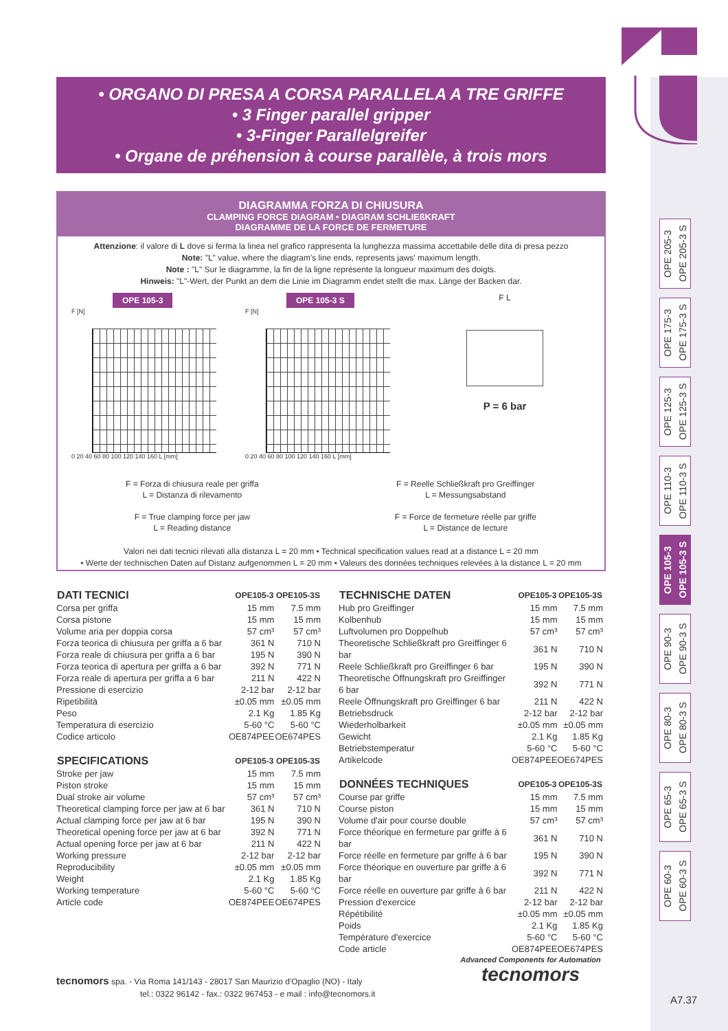• ORGANO DI PRESA A CORSA PARALLELA A TRE GRIFFE
• 3 Finger parallel gripper
• 3-Finger Parallelgreifer
• Organe de préhension à course parallèle, à trois mors
DIAGRAMMA FORZA DI CHIUSURA
CLAMPING FORCE DIAGRAM • DIAGRAM SCHLIEßKRAFT
DIAGRAMME DE LA FORCE DE FERMETURE
Attenzione: il valore di L dove si ferma la linea nel grafico rappresenta la lunghezza massima accettabile delle dita di presa pezzo
Note: "L" value, where the diagram's line ends, represents jaws' maximum length.
Note : "L" Sur le diagramme, la fin de la ligne représente la longueur maximum des doigts.
Hinweis: "L"-Wert, der Punkt an dem die Linie im Diagramm endet stellt die max. Länge der Backen dar.
OPE 105-3
F [N]
0 20 40 60 80 100 120 140 160 L [mm]
OPE 105-3 S
F [N]
0 20 40 60 80 100 120 140 160 L [mm]
F L
P = 6 bar
F = Forza di chiusura reale per griffa
L = Distanza di rilevamento
F = True clamping force per jaw
L = Reading distance
F = Reelle Schließkraft pro Greiffinger
L = Messungsabstand
F = Force de fermeture réelle par griffe
L = Distance de lecture
Valori nei dati tecnici rilevati alla distanza L = 20 mm • Technical specification values read at a distance L = 20 mm
• Werte der technischen Daten auf Distanz aufgenommen L = 20 mm • Valeurs des données techniques relevées à la distance L = 20 mm
OPE 205-3
OPE 205-3 S
OPE 175-3
OPE 175-3 S
OPE 125-3
OPE 125-3 S
OPE 110-3
OPE 110-3 S
OPE 105-3
OPE 105-3 S
OPE 90-3
OPE 90-3 S
OPE 80-3
OPE 80-3 S
OPE 65-3
OPE 65-3 S
OPE 60-3
OPE 60-3 S
| DATI TECNICI | OPE105-3 | OPE105-3S |
| --- | --- | --- |
| Corsa per griffa | 15 mm | 7.5 mm |
| Corsa pistone | 15 mm | 15 mm |
| Volume aria per doppia corsa | 57 cm³ | 57 cm³ |
| Forza teorica di chiusura per griffa a 6 bar | 361 N | 710 N |
| Forza reale di chiusura per griffa a 6 bar | 195 N | 390 N |
| Forza teorica di apertura per griffa a 6 bar | 392 N | 771 N |
| Forza reale di apertura per griffa a 6 bar | 211 N | 422 N |
| Pressione di esercizio | 2-12 bar | 2-12 bar |
| Ripetibilità | ±0.05 mm | ±0.05 mm |
| Peso | 2.1 Kg | 1.85 Kg |
| Temperatura di esercizio | 5-60 °C | 5-60 °C |
| Codice articolo | OE874PEE | OE674PES |
| SPECIFICATIONS | OPE105-3 | OPE105-3S |
| Stroke per jaw | 15 mm | 7.5 mm |
| Piston stroke | 15 mm | 15 mm |
| Dual stroke air volume | 57 cm³ | 57 cm³ |
| Theoretical clamping force per jaw at 6 bar | 361 N | 710 N |
| Actual clamping force per jaw at 6 bar | 195 N | 390 N |
| Theoretical opening force per jaw at 6 bar | 392 N | 771 N |
| Actual opening force per jaw at 6 bar | 211 N | 422 N |
| Working pressure | 2-12 bar | 2-12 bar |
| Reproducibility | ±0.05 mm | ±0.05 mm |
| Weight | 2.1 Kg | 1.85 Kg |
| Working temperature | 5-60 °C | 5-60 °C |
| Article code | OE874PEE | OE674PES |
| TECHNISCHE DATEN | OPE105-3 | OPE105-3S |
| --- | --- | --- |
| Hub pro Greiffinger | 15 mm | 7.5 mm |
| Kolbenhub | 15 mm | 15 mm |
| Luftvolumen pro Doppelhub | 57 cm³ | 57 cm³ |
| Theoretische Schließkraft pro Greiffinger 6 bar | 361 N | 710 N |
| Reele Schließkraft pro Greiffinger 6 bar | 195 N | 390 N |
| Theoretische Öffnungskraft pro Greiffinger 6 bar | 392 N | 771 N |
| Reele Öffnungskraft pro Greiffinger 6 bar | 211 N | 422 N |
| Betriebsdruck | 2-12 bar | 2-12 bar |
| Wiederholbarkeit | ±0.05 mm | ±0.05 mm |
| Gewicht | 2.1 Kg | 1.85 Kg |
| Betriebstemperatur | 5-60 °C | 5-60 °C |
| Artikelcode | OE874PEE | OE674PES |
| DONNÉES TECHNIQUES | OPE105-3 | OPE105-3S |
| Course par griffe | 15 mm | 7.5 mm |
| Course piston | 15 mm | 15 mm |
| Volume d'air pour course double | 57 cm³ | 57 cm³ |
| Force théorique en fermeture par griffe à 6 bar | 361 N | 710 N |
| Force réelle en fermeture par griffe à 6 bar | 195 N | 390 N |
| Force théorique en ouverture par griffe à 6 bar | 392 N | 771 N |
| Force réelle en ouverture par griffe à 6 bar | 211 N | 422 N |
| Pression d'exercice | 2-12 bar | 2-12 bar |
| Répétibilité | ±0.05 mm | ±0.05 mm |
| Poids | 2.1 Kg | 1.85 Kg |
| Température d'exercice | 5-60 °C | 5-60 °C |
| Code article | OE874PEE | OE674PES |
tecnomors spa. - Via Roma 141/143 - 28017 San Maurizio d'Opaglio (NO) - Italy
tel.: 0322 96142 - fax.: 0322 967453 - e mail : info@tecnomors.it
Advanced Components for Automation
tecnomors
A7.37